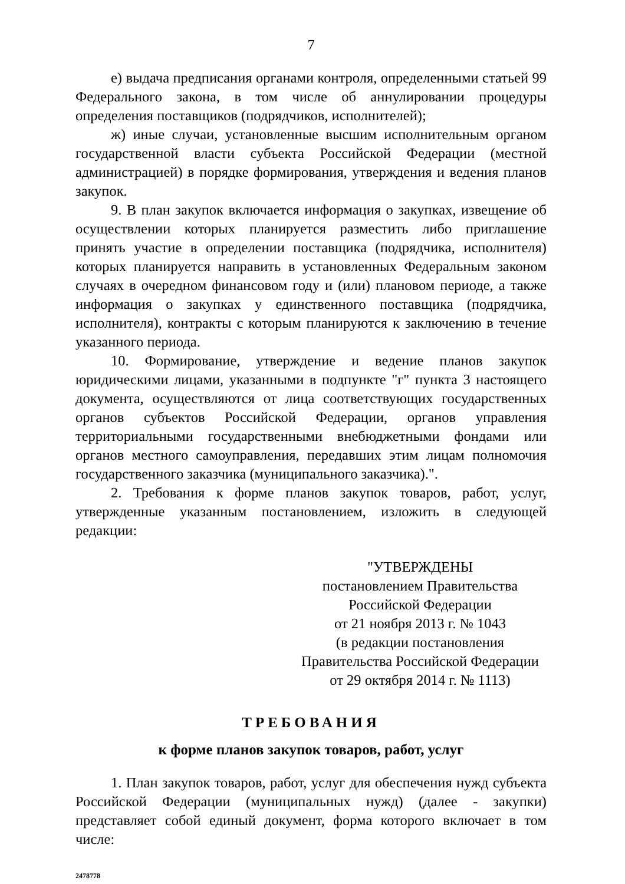7
е) выдача предписания органами контроля, определенными статьей 99 Федерального закона, в том числе об аннулировании процедуры определения поставщиков (подрядчиков, исполнителей);
ж) иные случаи, установленные высшим исполнительным органом государственной власти субъекта Российской Федерации (местной администрацией) в порядке формирования, утверждения и ведения планов закупок.
9. В план закупок включается информация о закупках, извещение об осуществлении которых планируется разместить либо приглашение принять участие в определении поставщика (подрядчика, исполнителя) которых планируется направить в установленных Федеральным законом случаях в очередном финансовом году и (или) плановом периоде, а также информация о закупках у единственного поставщика (подрядчика, исполнителя), контракты с которым планируются к заключению в течение указанного периода.
10. Формирование, утверждение и ведение планов закупок юридическими лицами, указанными в подпункте "г" пункта 3 настоящего документа, осуществляются от лица соответствующих государственных органов субъектов Российской Федерации, органов управления территориальными государственными внебюджетными фондами или органов местного самоуправления, передавших этим лицам полномочия государственного заказчика (муниципального заказчика).".
2. Требования к форме планов закупок товаров, работ, услуг, утвержденные указанным постановлением, изложить в следующей редакции:
"УТВЕРЖДЕНЫ
постановлением Правительства
Российской Федерации
от 21 ноября 2013 г. № 1043
(в редакции постановления
Правительства Российской Федерации
от 29 октября 2014 г. № 1113)
ТРЕБОВАНИЯ
к форме планов закупок товаров, работ, услуг
1. План закупок товаров, работ, услуг для обеспечения нужд субъекта Российской Федерации (муниципальных нужд) (далее - закупки) представляет собой единый документ, форма которого включает в том числе:
2478778